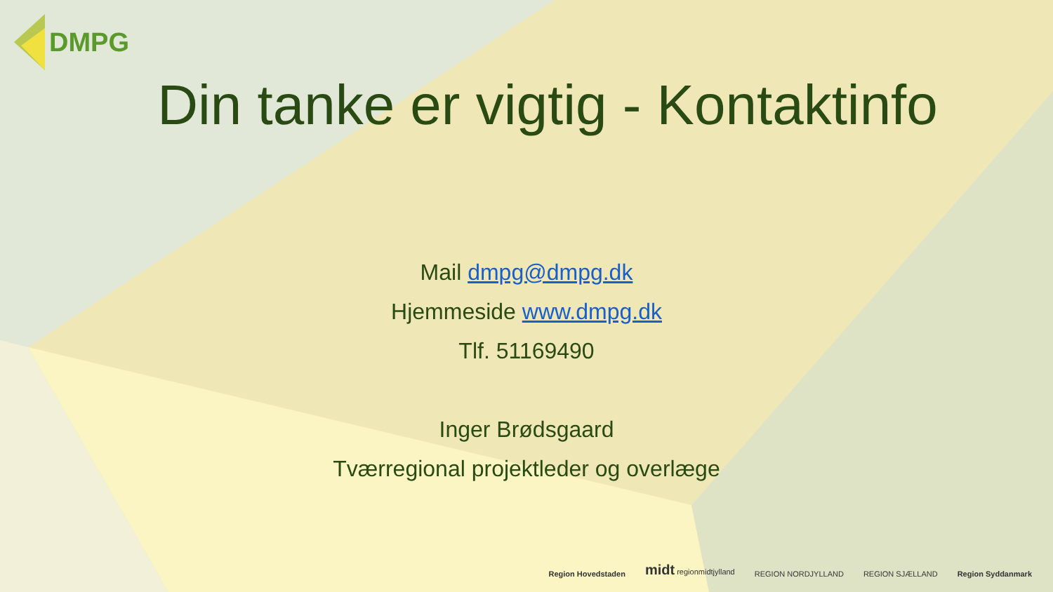DMPG
Din tanke er vigtig - Kontaktinfo
Mail dmpg@dmpg.dk
Hjemmeside www.dmpg.dk
Tlf. 51169490
Inger Brødsgaard
Tværregional projektleder og overlæge
Region Hovedstaden midt regionmidtjylland REGION NORDJYLLAND REGION SJÆLLAND Region Syddanmark